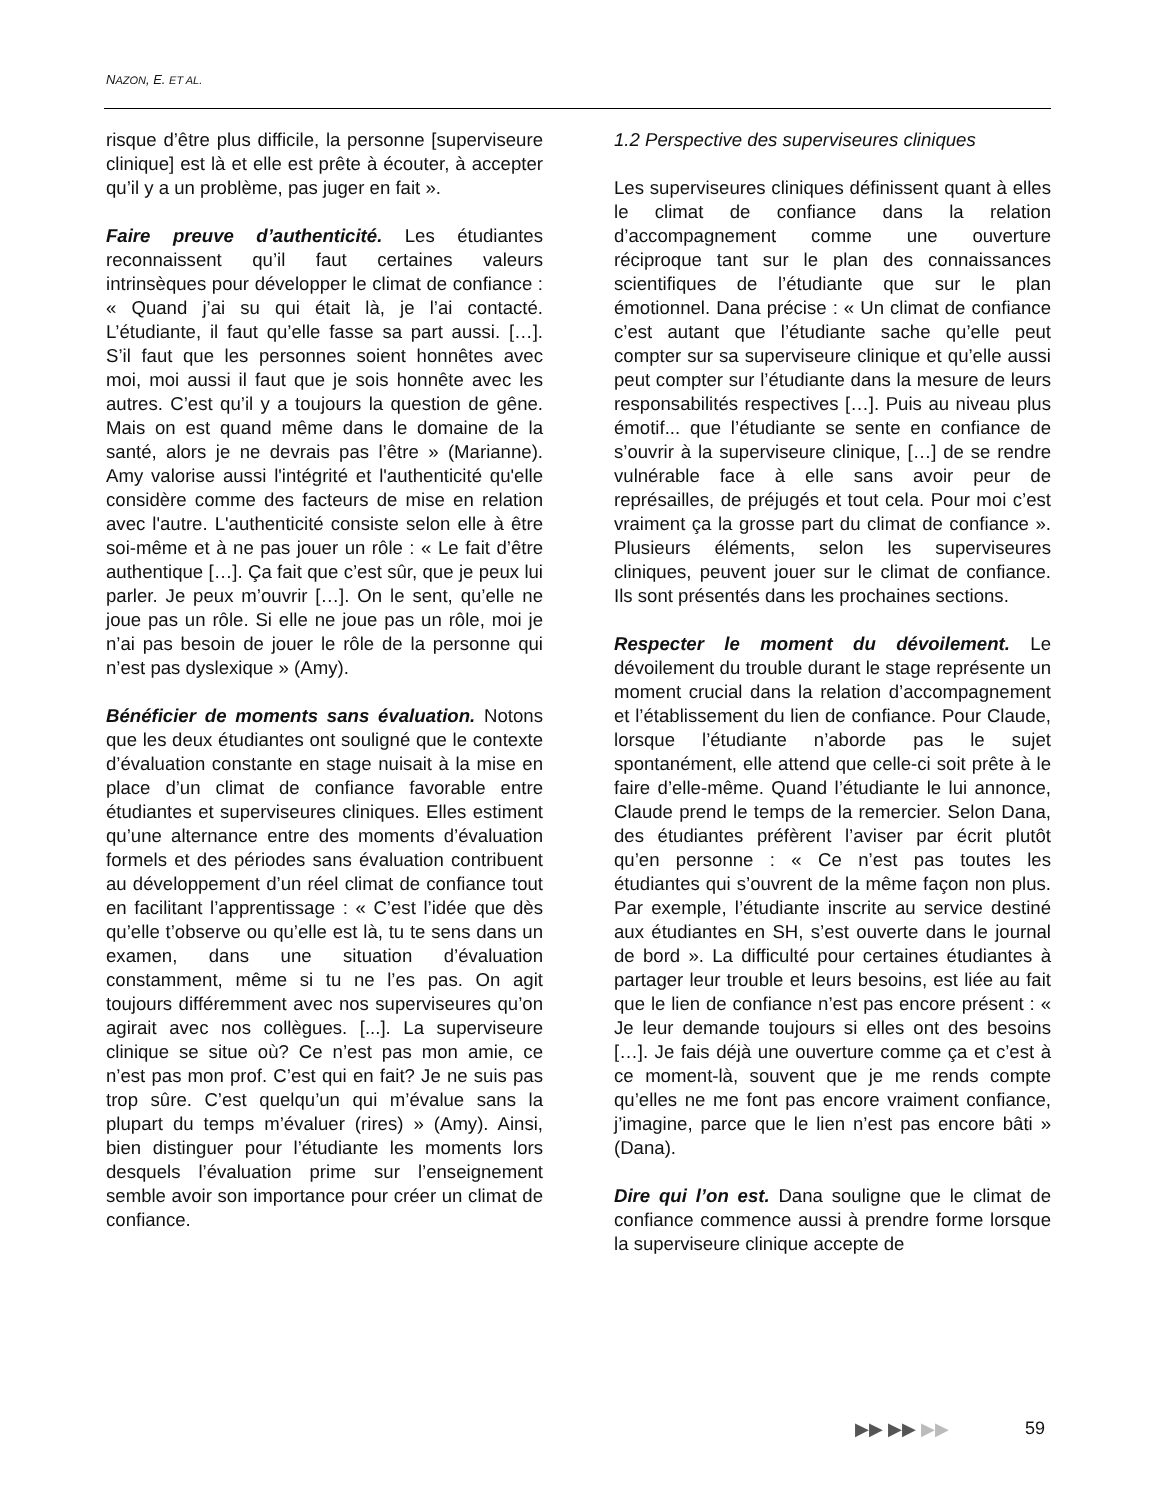NAZON, E. ET AL.
risque d’être plus difficile, la personne [superviseure clinique] est là et elle est prête à écouter, à accepter qu’il y a un problème, pas juger en fait ».
Faire preuve d’authenticité. Les étudiantes reconnaissent qu’il faut certaines valeurs intrinsèques pour développer le climat de confiance : « Quand j’ai su qui était là, je l’ai contacté. L’étudiante, il faut qu’elle fasse sa part aussi. […]. S’il faut que les personnes soient honnêtes avec moi, moi aussi il faut que je sois honnête avec les autres. C’est qu’il y a toujours la question de gêne. Mais on est quand même dans le domaine de la santé, alors je ne devrais pas l’être » (Marianne). Amy valorise aussi l'intégrité et l'authenticité qu'elle considère comme des facteurs de mise en relation avec l'autre. L'authenticité consiste selon elle à être soi-même et à ne pas jouer un rôle : « Le fait d’être authentique […]. Ça fait que c’est sûr, que je peux lui parler. Je peux m’ouvrir […]. On le sent, qu’elle ne joue pas un rôle. Si elle ne joue pas un rôle, moi je n’ai pas besoin de jouer le rôle de la personne qui n’est pas dyslexique » (Amy).
Bénéficier de moments sans évaluation. Notons que les deux étudiantes ont souligné que le contexte d’évaluation constante en stage nuisait à la mise en place d’un climat de confiance favorable entre étudiantes et superviseures cliniques. Elles estiment qu’une alternance entre des moments d’évaluation formels et des périodes sans évaluation contribuent au développement d’un réel climat de confiance tout en facilitant l’apprentissage : « C’est l’idée que dès qu’elle t’observe ou qu’elle est là, tu te sens dans un examen, dans une situation d’évaluation constamment, même si tu ne l’es pas. On agit toujours différemment avec nos superviseures qu’on agirait avec nos collègues. [...]. La superviseure clinique se situe où? Ce n’est pas mon amie, ce n’est pas mon prof. C’est qui en fait? Je ne suis pas trop sûre. C’est quelqu’un qui m’évalue sans la plupart du temps m’évaluer (rires) » (Amy). Ainsi, bien distinguer pour l’étudiante les moments lors desquels l’évaluation prime sur l’enseignement semble avoir son importance pour créer un climat de confiance.
1.2 Perspective des superviseures cliniques
Les superviseures cliniques définissent quant à elles le climat de confiance dans la relation d’accompagnement comme une ouverture réciproque tant sur le plan des connaissances scientifiques de l’étudiante que sur le plan émotionnel. Dana précise : « Un climat de confiance c’est autant que l’étudiante sache qu’elle peut compter sur sa superviseure clinique et qu’elle aussi peut compter sur l’étudiante dans la mesure de leurs responsabilités respectives […]. Puis au niveau plus émotif... que l’étudiante se sente en confiance de s’ouvrir à la superviseure clinique, […] de se rendre vulnérable face à elle sans avoir peur de représailles, de préjugés et tout cela. Pour moi c’est vraiment ça la grosse part du climat de confiance ». Plusieurs éléments, selon les superviseures cliniques, peuvent jouer sur le climat de confiance. Ils sont présentés dans les prochaines sections.
Respecter le moment du dévoilement. Le dévoilement du trouble durant le stage représente un moment crucial dans la relation d’accompagnement et l’établissement du lien de confiance. Pour Claude, lorsque l’étudiante n’aborde pas le sujet spontanément, elle attend que celle-ci soit prête à le faire d’elle-même. Quand l’étudiante le lui annonce, Claude prend le temps de la remercier. Selon Dana, des étudiantes préfèrent l’aviser par écrit plutôt qu’en personne : « Ce n’est pas toutes les étudiantes qui s’ouvrent de la même façon non plus. Par exemple, l’étudiante inscrite au service destiné aux étudiantes en SH, s’est ouverte dans le journal de bord ». La difficulté pour certaines étudiantes à partager leur trouble et leurs besoins, est liée au fait que le lien de confiance n’est pas encore présent : « Je leur demande toujours si elles ont des besoins […]. Je fais déjà une ouverture comme ça et c’est à ce moment-là, souvent que je me rends compte qu’elles ne me font pas encore vraiment confiance, j’imagine, parce que le lien n’est pas encore bâti » (Dana).
Dire qui l’on est. Dana souligne que le climat de confiance commence aussi à prendre forme lorsque la superviseure clinique accepte de
▶▶ ▶▶ ▶▶ 59